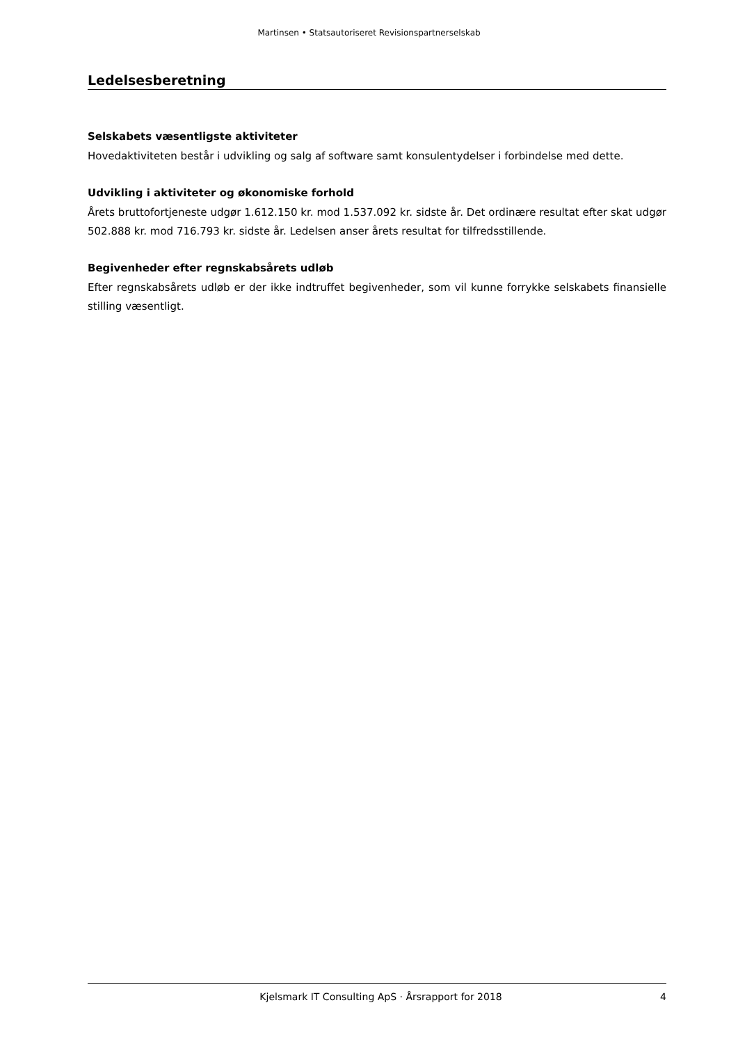Martinsen • Statsautoriseret Revisionspartnerselskab
Ledelsesberetning
Selskabets væsentligste aktiviteter
Hovedaktiviteten består i udvikling og salg af software samt konsulentydelser i forbindelse med dette.
Udvikling i aktiviteter og økonomiske forhold
Årets bruttofortjeneste udgør 1.612.150 kr. mod 1.537.092 kr. sidste år. Det ordinære resultat efter skat udgør 502.888 kr. mod 716.793 kr. sidste år. Ledelsen anser årets resultat for tilfredsstillende.
Begivenheder efter regnskabsårets udløb
Efter regnskabsårets udløb er der ikke indtruffet begivenheder, som vil kunne forrykke selskabets finansielle stilling væsentligt.
Kjelsmark IT Consulting ApS · Årsrapport for 2018 4